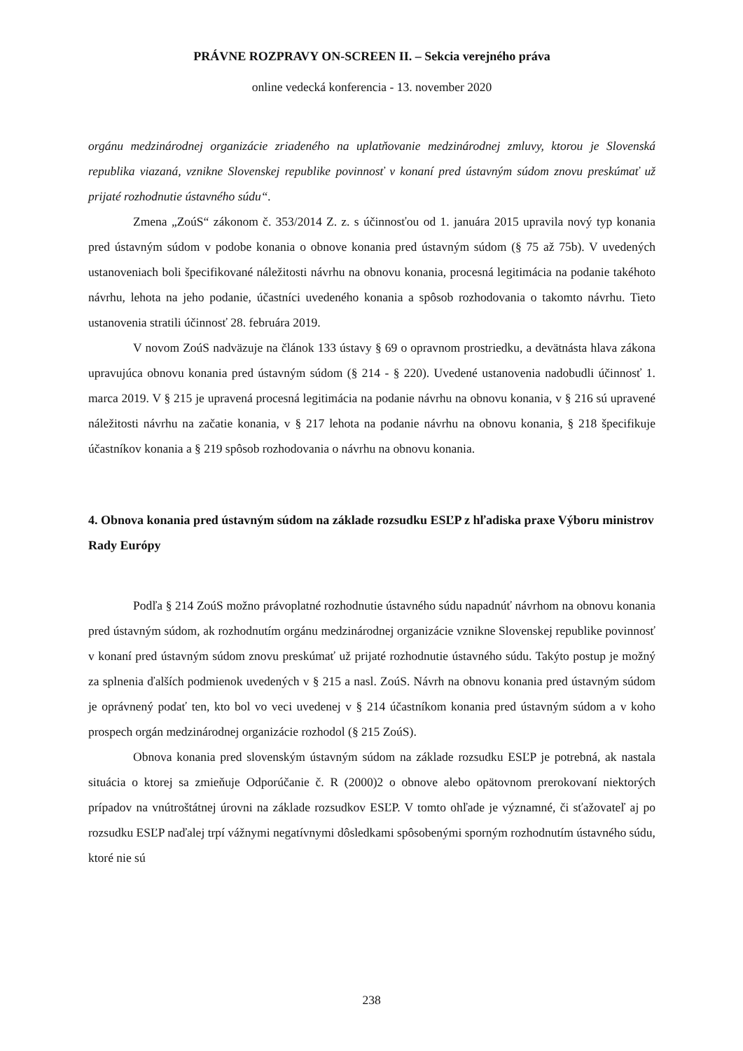PRÁVNE ROZPRAVY ON-SCREEN II. – Sekcia verejného práva
online vedecká konferencia - 13. november 2020
orgánu medzinárodnej organizácie zriadeného na uplatňovanie medzinárodnej zmluvy, ktorou je Slovenská republika viazaná, vznikne Slovenskej republike povinnosť v konaní pred ústavným súdom znovu preskúmať už prijaté rozhodnutie ústavného súdu“.
Zmena „ZoúS“ zákonom č. 353/2014 Z. z. s účinnosťou od 1. januára 2015 upravila nový typ konania pred ústavným súdom v podobe konania o obnove konania pred ústavným súdom (§ 75 až 75b). V uvedených ustanoveniach boli špecifikované náležitosti návrhu na obnovu konania, procesná legitimácia na podanie takéhoto návrhu, lehota na jeho podanie, účastníci uvedeného konania a spôsob rozhodovania o takomto návrhu. Tieto ustanovenia stratili účinnosť 28. februára 2019.
V novom ZoúS nadväzuje na článok 133 ústavy § 69 o opravnom prostriedku, a devätnásta hlava zákona upravujúca obnovu konania pred ústavným súdom (§ 214 - § 220). Uvedené ustanovenia nadobudli účinnosť 1. marca 2019. V § 215 je upravená procesná legitimácia na podanie návrhu na obnovu konania, v § 216 sú upravené náležitosti návrhu na začatie konania, v § 217 lehota na podanie návrhu na obnovu konania, § 218 špecifikuje účastníkov konania a § 219 spôsob rozhodovania o návrhu na obnovu konania.
4. Obnova konania pred ústavným súdom na základe rozsudku ESĽP z hľadiska praxe Výboru ministrov Rady Európy
Podľa § 214 ZoúS možno právoplatné rozhodnutie ústavného súdu napadnúť návrhom na obnovu konania pred ústavným súdom, ak rozhodnutím orgánu medzinárodnej organizácie vznikne Slovenskej republike povinnosť v konaní pred ústavným súdom znovu preskúmať už prijaté rozhodnutie ústavného súdu. Takýto postup je možný za splnenia ďalších podmienok uvedených v § 215 a nasl. ZoúS. Návrh na obnovu konania pred ústavným súdom je oprávnený podať ten, kto bol vo veci uvedenej v § 214 účastníkom konania pred ústavným súdom a v koho prospech orgán medzinárodnej organizácie rozhodol (§ 215 ZoúS).
Obnova konania pred slovenským ústavným súdom na základe rozsudku ESĽP je potrebná, ak nastala situácia o ktorej sa zmieňuje Odporúčanie č. R (2000)2 o obnove alebo opätovnom prerokovaní niektorých prípadov na vnútroštátnej úrovni na základe rozsudkov ESĽP. V tomto ohľade je významné, či sťažovateľ aj po rozsudku ESĽP naďalej trpí vážnymi negatívnymi dôsledkami spôsobenými sporným rozhodnutím ústavného súdu, ktoré nie sú
238